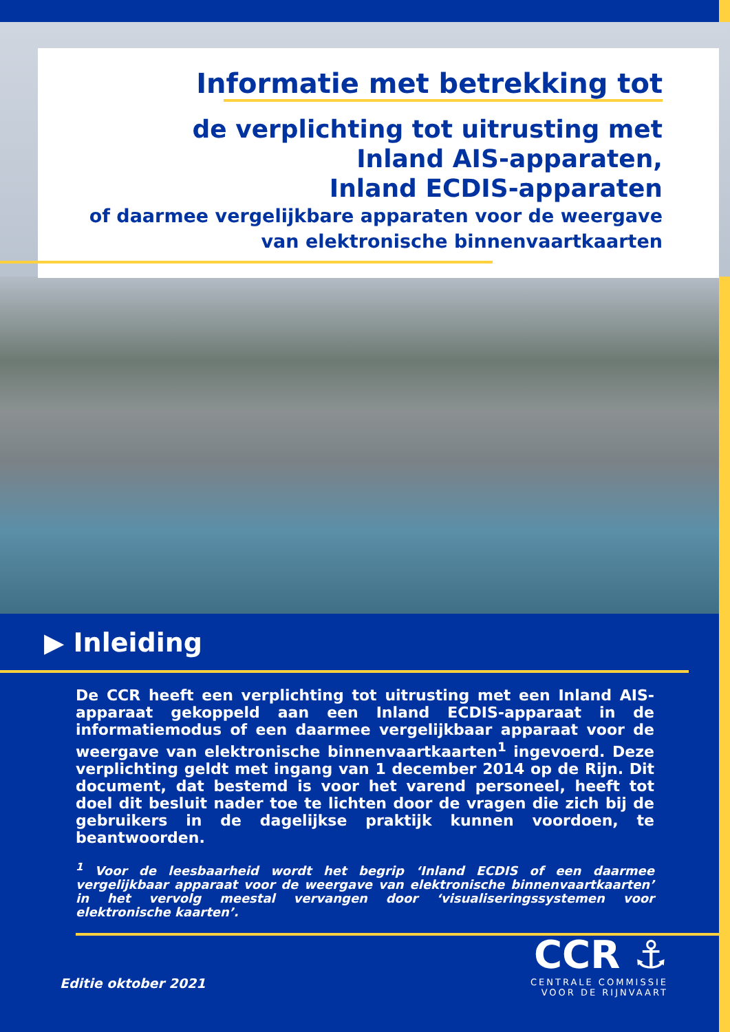Informatie met betrekking tot
de verplichting tot uitrusting met
Inland AIS-apparaten,
Inland ECDIS-apparaten
of daarmee vergelijkbare apparaten voor de weergave
van elektronische binnenvaartkaarten
▶ Inleiding
De CCR heeft een verplichting tot uitrusting met een Inland AIS-apparaat gekoppeld aan een Inland ECDIS-apparaat in de informatiemodus of een daarmee vergelijkbaar apparaat voor de weergave van elektronische binnenvaartkaarten<sup>1</sup> ingevoerd. Deze verplichting geldt met ingang van 1 december 2014 op de Rijn. Dit document, dat bestemd is voor het varend personeel, heeft tot doel dit besluit nader toe te lichten door de vragen die zich bij de gebruikers in de dagelijkse praktijk kunnen voordoen, te beantwoorden.
<sup>1</sup> Voor de leesbaarheid wordt het begrip ‘Inland ECDIS of een daarmee vergelijkbaar apparaat voor de weergave van elektronische binnenvaartkaarten’ in het vervolg meestal vervangen door ‘visualiseringssystemen voor elektronische kaarten’.
Editie oktober 2021
CCR ⚓
CENTRALE COMMISSIE
VOOR DE RIJNVAART